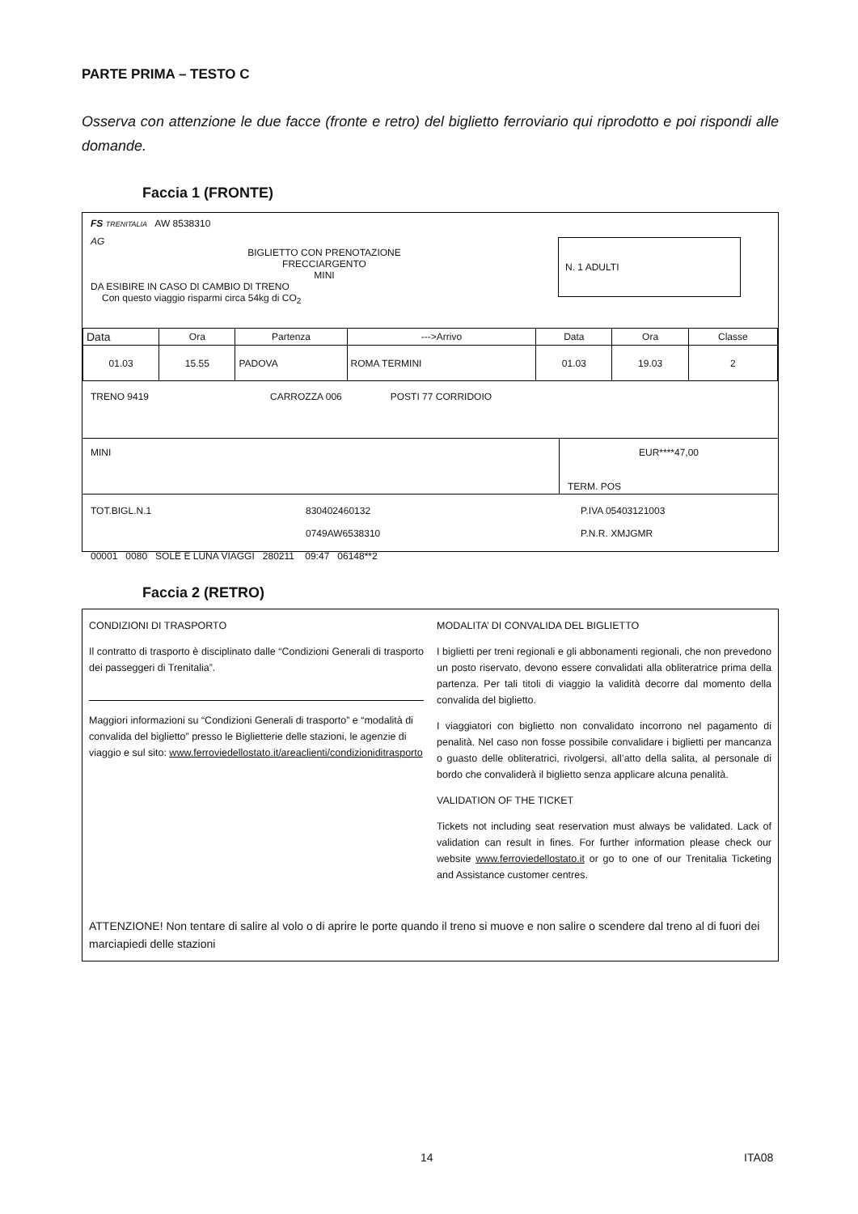PARTE PRIMA – TESTO C
Osserva con attenzione le due facce (fronte e retro) del biglietto ferroviario qui riprodotto e poi rispondi alle domande.
Faccia 1 (FRONTE)
FS TRENITALIA AW 8538310
AG
BIGLIETTO CON PRENOTAZIONE
FRECCIARGENTO
MINI
DA ESIBIRE IN CASO DI CAMBIO DI TRENO
Con questo viaggio risparmi circa 54kg di CO<sub>2</sub>
N. 1 ADULTI
| Data | Ora | Partenza | --->Arrivo | Data | Ora | Classe |
| 01.03 | 15.55 | PADOVA | ROMA TERMINI | 01.03 | 19.03 | 2 |
TRENO 9419 CARROZZA 006 POSTI 77 CORRIDOIO
MINI EUR****47,00
TERM. POS
TOT.BIGL.N.1 830402460132 P.IVA 05403121003
0749AW6538310 P.N.R. XMJGMR
00001 0080 SOLE E LUNA VIAGGI 280211 09:47 06148**2
Faccia 2 (RETRO)
CONDIZIONI DI TRASPORTO
Il contratto di trasporto è disciplinato dalle “Condizioni Generali di trasporto dei passeggeri di Trenitalia”.
Maggiori informazioni su “Condizioni Generali di trasporto” e “modalità di convalida del biglietto” presso le Biglietterie delle stazioni, le agenzie di viaggio e sul sito: www.ferroviedellostato.it/areaclienti/condizioniditrasporto
MODALITA’ DI CONVALIDA DEL BIGLIETTO
I biglietti per treni regionali e gli abbonamenti regionali, che non prevedono un posto riservato, devono essere convalidati alla obliteratrice prima della partenza. Per tali titoli di viaggio la validità decorre dal momento della convalida del biglietto.
I viaggiatori con biglietto non convalidato incorrono nel pagamento di penalità. Nel caso non fosse possibile convalidare i biglietti per mancanza o guasto delle obliteratrici, rivolgersi, all’atto della salita, al personale di bordo che convaliderà il biglietto senza applicare alcuna penalità.
VALIDATION OF THE TICKET
Tickets not including seat reservation must always be validated. Lack of validation can result in fines. For further information please check our website www.ferroviedellostato.it or go to one of our Trenitalia Ticketing and Assistance customer centres.
ATTENZIONE! Non tentare di salire al volo o di aprire le porte quando il treno si muove e non salire o scendere dal treno al di fuori dei marciapiedi delle stazioni
14 ITA08